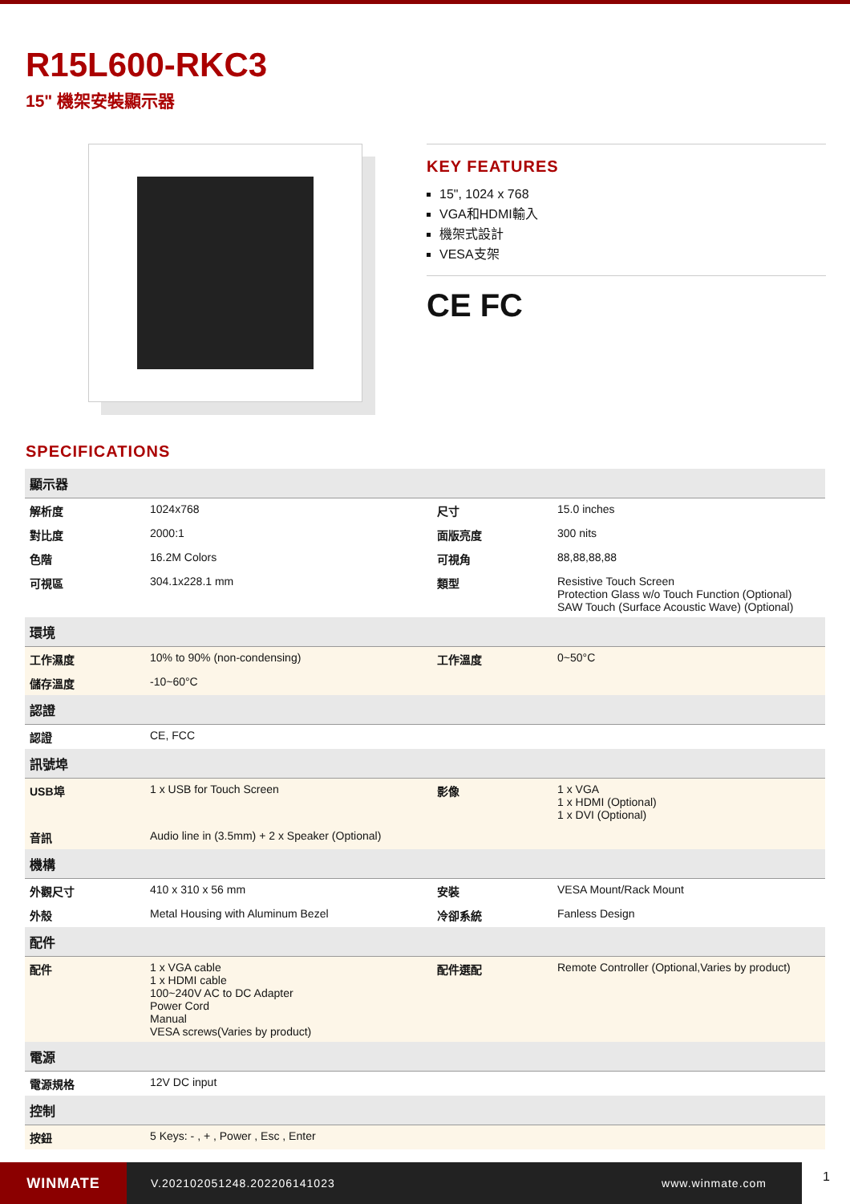R15L600-RKC3
15" 機架安裝顯示器
KEY FEATURES
15", 1024 x 768
VGA和HDMI輸入
機架式設計
VESA支架
CE FC
SPECIFICATIONS
| 顯示器 | | | |
| --- | --- | --- | --- |
| 解析度 | 1024x768 | 尺寸 | 15.0 inches |
| 對比度 | 2000:1 | 面版亮度 | 300 nits |
| 色階 | 16.2M Colors | 可視角 | 88,88,88,88 |
| 可視區 | 304.1x228.1 mm | 類型 | Resistive Touch Screen Protection Glass w/o Touch Function (Optional) SAW Touch (Surface Acoustic Wave) (Optional) |
| 環境 | | | |
| 工作濕度 | 10% to 90% (non-condensing) | 工作溫度 | 0~50°C |
| 儲存溫度 | -10~60°C | | |
| 認證 | | | |
| 認證 | CE, FCC | | |
| 訊號埠 | | | |
| USB埠 | 1 x USB for Touch Screen | 影像 | 1 x VGA 1 x HDMI (Optional) 1 x DVI (Optional) |
| 音訊 | Audio line in (3.5mm) + 2 x Speaker (Optional) | | |
| 機構 | | | |
| 外觀尺寸 | 410 x 310 x 56 mm | 安裝 | VESA Mount/Rack Mount |
| 外殼 | Metal Housing with Aluminum Bezel | 冷卻系統 | Fanless Design |
| 配件 | | | |
| 配件 | 1 x VGA cable 1 x HDMI cable 100~240V AC to DC Adapter Power Cord Manual VESA screws(Varies by product) | 配件選配 | Remote Controller (Optional,Varies by product) |
| 電源 | | | |
| 電源規格 | 12V DC input | | |
| 控制 | | | |
| 按鈕 | 5 Keys: - , + , Power , Esc , Enter | | |
WINMATE
V.202102051248.202206141023 www.winmate.com
1